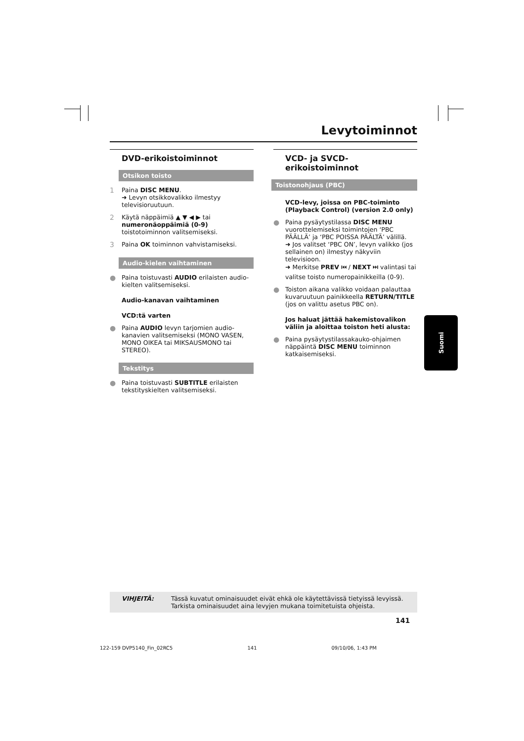Levytoiminnot
DVD-erikoistoiminnot
Otsikon toisto
1 Paina DISC MENU.
➜ Levyn otsikkovalikko ilmestyy televisioruutuun.
2 Käytä näppäimiä ▲ ▼ ◀ ▶ tai numeronäoppäimiä (0-9) toistotoiminnon valitsemiseksi.
3 Paina OK toiminnon vahvistamiseksi.
Audio-kielen vaihtaminen
● Paina toistuvasti AUDIO erilaisten audio-kielten valitsemiseksi.
Audio-kanavan vaihtaminen
VCD:tä varten
● Paina AUDIO levyn tarjomien audio-kanavien valitsemiseksi (MONO VASEN, MONO OIKEA tai MIKSAUSMONO tai STEREO).
Tekstitys
● Paina toistuvasti SUBTITLE erilaisten tekstityskielten valitsemiseksi.
VCD- ja SVCD-erikoistoiminnot
Toistonohjaus (PBC)
VCD-levy, joissa on PBC-toiminto (Playback Control) (version 2.0 only)
● Paina pysäytystilassa DISC MENU vuorottelemiseksi toimintojen ‘PBC PÄÄLLÄ’ ja ‘PBC POISSA PÄÄLTÄ’ välillä.
➜ Jos valitset ‘PBC ON’, levyn valikko (jos sellainen on) ilmestyy näkyviin televisioon.
➜ Merkitse PREV ⏮ / NEXT ⏭ valintasi tai valitse toisto numeropainikkeilla (0-9).
● Toiston aikana valikko voidaan palauttaa kuvaruutuun painikkeella RETURN/TITLE (jos on valittu asetus PBC on).
Jos haluat jättää hakemistovalikon väliin ja aloittaa toiston heti alusta:
● Paina pysäytystilassakauko-ohjaimen näppäintä DISC MENU toiminnon katkaisemiseksi.
Suomi
VIHJEITÄ: Tässä kuvatut ominaisuudet eivät ehkä ole käytettävissä tietyissä levyissä.
Tarkista ominaisuudet aina levyjen mukana toimitetuista ohjeista.
141
122-159 DVP5140_Fin_02RC5 141 09/10/06, 1:43 PM